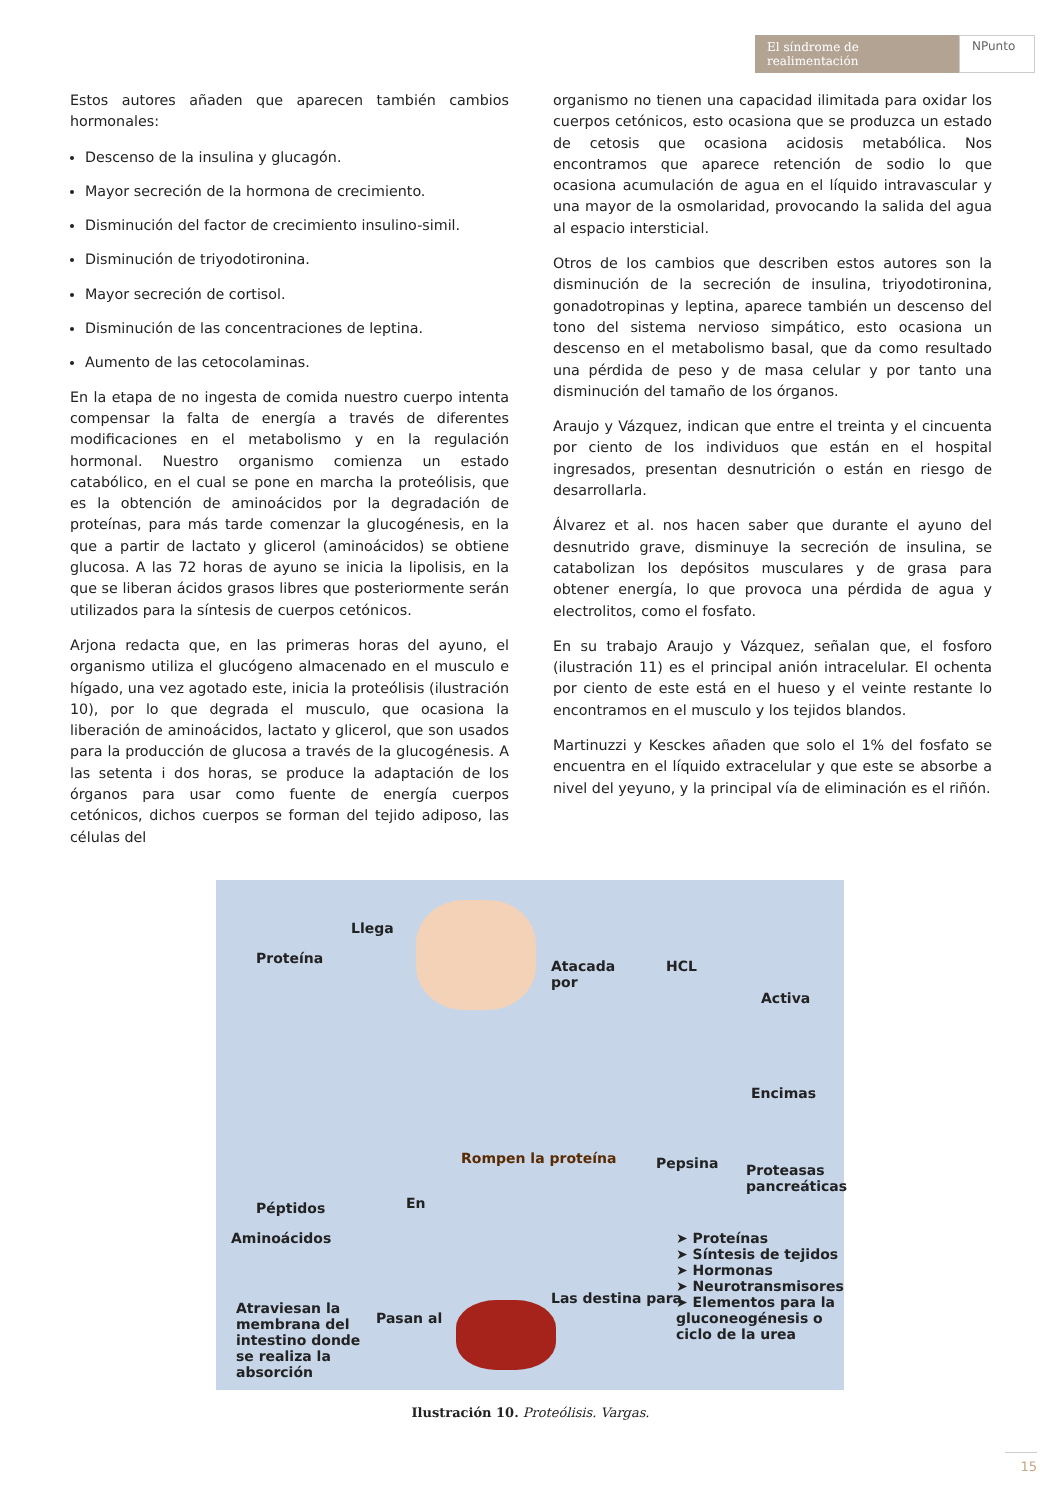El síndrome de realimentación NPunto
Estos autores añaden que aparecen también cambios hormonales:
Descenso de la insulina y glucagón.
Mayor secreción de la hormona de crecimiento.
Disminución del factor de crecimiento insulino-simil.
Disminución de triyodotironina.
Mayor secreción de cortisol.
Disminución de las concentraciones de leptina.
Aumento de las cetocolaminas.
En la etapa de no ingesta de comida nuestro cuerpo intenta compensar la falta de energía a través de diferentes modificaciones en el metabolismo y en la regulación hormonal. Nuestro organismo comienza un estado catabólico, en el cual se pone en marcha la proteólisis, que es la obtención de aminoácidos por la degradación de proteínas, para más tarde comenzar la glucogénesis, en la que a partir de lactato y glicerol (aminoácidos) se obtiene glucosa. A las 72 horas de ayuno se inicia la lipolisis, en la que se liberan ácidos grasos libres que posteriormente serán utilizados para la síntesis de cuerpos cetónicos.
Arjona redacta que, en las primeras horas del ayuno, el organismo utiliza el glucógeno almacenado en el musculo e hígado, una vez agotado este, inicia la proteólisis (ilustración 10), por lo que degrada el musculo, que ocasiona la liberación de aminoácidos, lactato y glicerol, que son usados para la producción de glucosa a través de la glucogénesis. A las setenta i dos horas, se produce la adaptación de los órganos para usar como fuente de energía cuerpos cetónicos, dichos cuerpos se forman del tejido adiposo, las células del
organismo no tienen una capacidad ilimitada para oxidar los cuerpos cetónicos, esto ocasiona que se produzca un estado de cetosis que ocasiona acidosis metabólica. Nos encontramos que aparece retención de sodio lo que ocasiona acumulación de agua en el líquido intravascular y una mayor de la osmolaridad, provocando la salida del agua al espacio intersticial.
Otros de los cambios que describen estos autores son la disminución de la secreción de insulina, triyodotironina, gonadotropinas y leptina, aparece también un descenso del tono del sistema nervioso simpático, esto ocasiona un descenso en el metabolismo basal, que da como resultado una pérdida de peso y de masa celular y por tanto una disminución del tamaño de los órganos.
Araujo y Vázquez, indican que entre el treinta y el cincuenta por ciento de los individuos que están en el hospital ingresados, presentan desnutrición o están en riesgo de desarrollarla.
Álvarez et al. nos hacen saber que durante el ayuno del desnutrido grave, disminuye la secreción de insulina, se catabolizan los depósitos musculares y de grasa para obtener energía, lo que provoca una pérdida de agua y electrolitos, como el fosfato.
En su trabajo Araujo y Vázquez, señalan que, el fosforo (ilustración 11) es el principal anión intracelular. El ochenta por ciento de este está en el hueso y el veinte restante lo encontramos en el musculo y los tejidos blandos.
Martinuzzi y Kesckes añaden que solo el 1% del fosfato se encuentra en el líquido extracelular y que este se absorbe a nivel del yeyuno, y la principal vía de eliminación es el riñón.
Llega
Proteína
Atacada
por
HCL
Activa
Encimas
Rompen la proteína Pepsina
Proteasas
pancreáticas
Péptidos En
Aminoácidos
Atraviesan la
membrana del
intestino donde
se realiza la
absorción
Pasan al
Las destina para
➤ Proteínas
➤ Síntesis de tejidos
➤ Hormonas
➤ Neurotransmisores
➤ Elementos para la
gluconeogénesis o
ciclo de la urea
Ilustración 10. Proteólisis. Vargas.
15